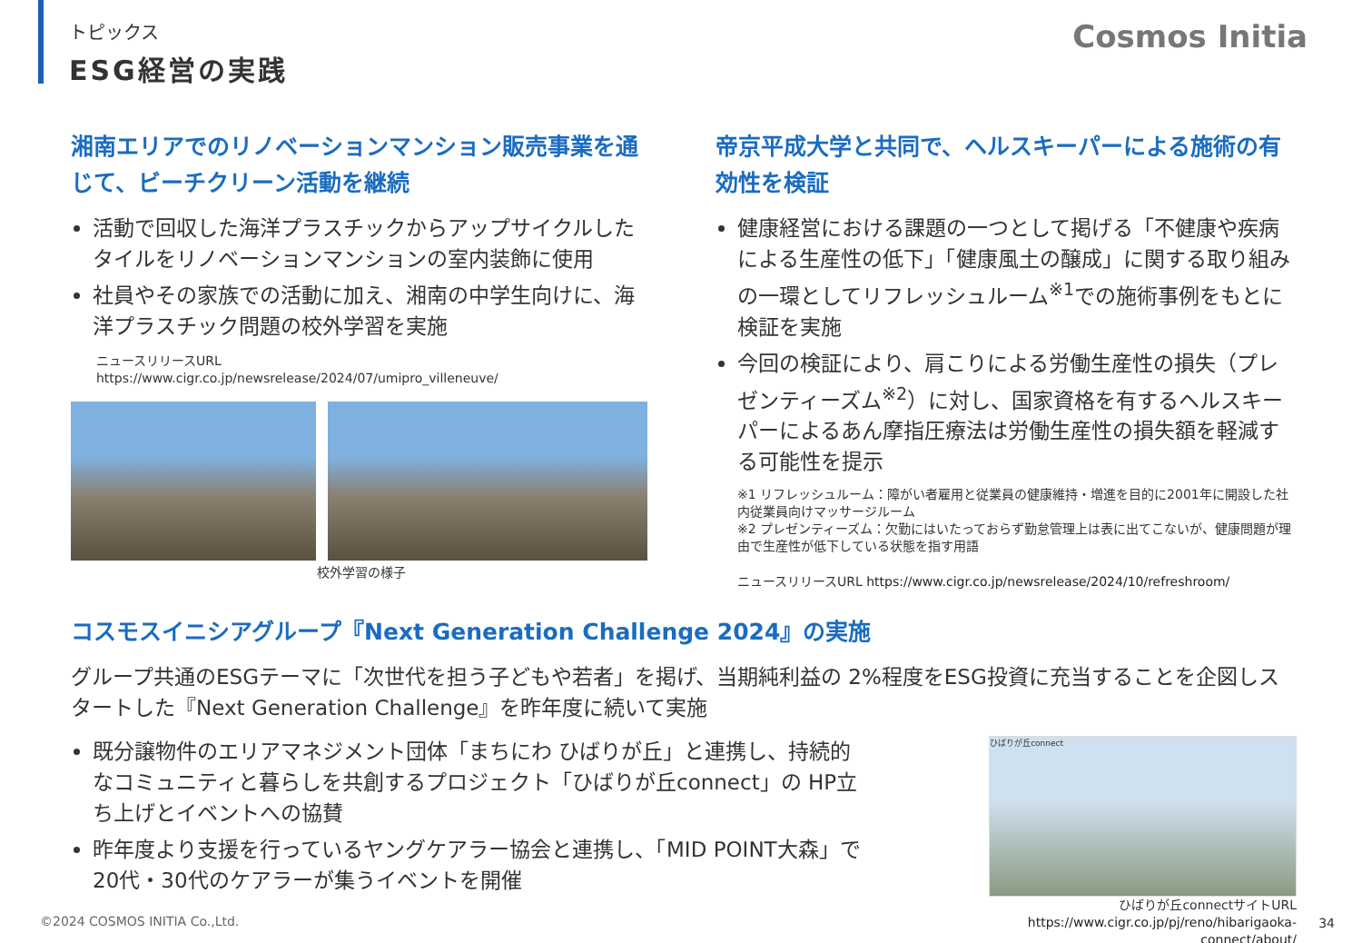トピックス
ESG経営の実践
Cosmos Initia
湘南エリアでのリノベーションマンション販売事業を通じて、ビーチクリーン活動を継続
活動で回収した海洋プラスチックからアップサイクルしたタイルをリノベーションマンションの室内装飾に使用
社員やその家族での活動に加え、湘南の中学生向けに、海洋プラスチック問題の校外学習を実施
ニュースリリースURL
https://www.cigr.co.jp/newsrelease/2024/07/umipro_villeneuve/
校外学習の様子
帝京平成大学と共同で、ヘルスキーパーによる施術の有効性を検証
健康経営における課題の一つとして掲げる「不健康や疾病による生産性の低下」「健康風土の醸成」に関する取り組みの一環としてリフレッシュルーム<sup>※1</sup>での施術事例をもとに検証を実施
今回の検証により、肩こりによる労働生産性の損失（プレゼンティーズム<sup>※2</sup>）に対し、国家資格を有するヘルスキーパーによるあん摩指圧療法は労働生産性の損失額を軽減する可能性を提示
※1 リフレッシュルーム：障がい者雇用と従業員の健康維持・増進を目的に2001年に開設した社内従業員向けマッサージルーム
※2 プレゼンティーズム：欠勤にはいたっておらず勤怠管理上は表に出てこないが、健康問題が理由で生産性が低下している状態を指す用語
ニュースリリースURL https://www.cigr.co.jp/newsrelease/2024/10/refreshroom/
コスモスイニシアグループ『Next Generation Challenge 2024』の実施
グループ共通のESGテーマに「次世代を担う子どもや若者」を掲げ、当期純利益の 2%程度をESG投資に充当することを企図しスタートした『Next Generation Challenge』を昨年度に続いて実施
既分譲物件のエリアマネジメント団体「まちにわ ひばりが丘」と連携し、持続的なコミュニティと暮らしを共創するプロジェクト「ひばりが丘connect」の HP立ち上げとイベントへの協賛
昨年度より支援を行っているヤングケアラー協会と連携し、「MID POINT大森」で20代・30代のケアラーが集うイベントを開催
ひばりが丘connect
ひばりが丘connectサイトURL
https://www.cigr.co.jp/pj/reno/hibarigaoka-connect/about/
©2024 COSMOS INITIA Co.,Ltd. 34